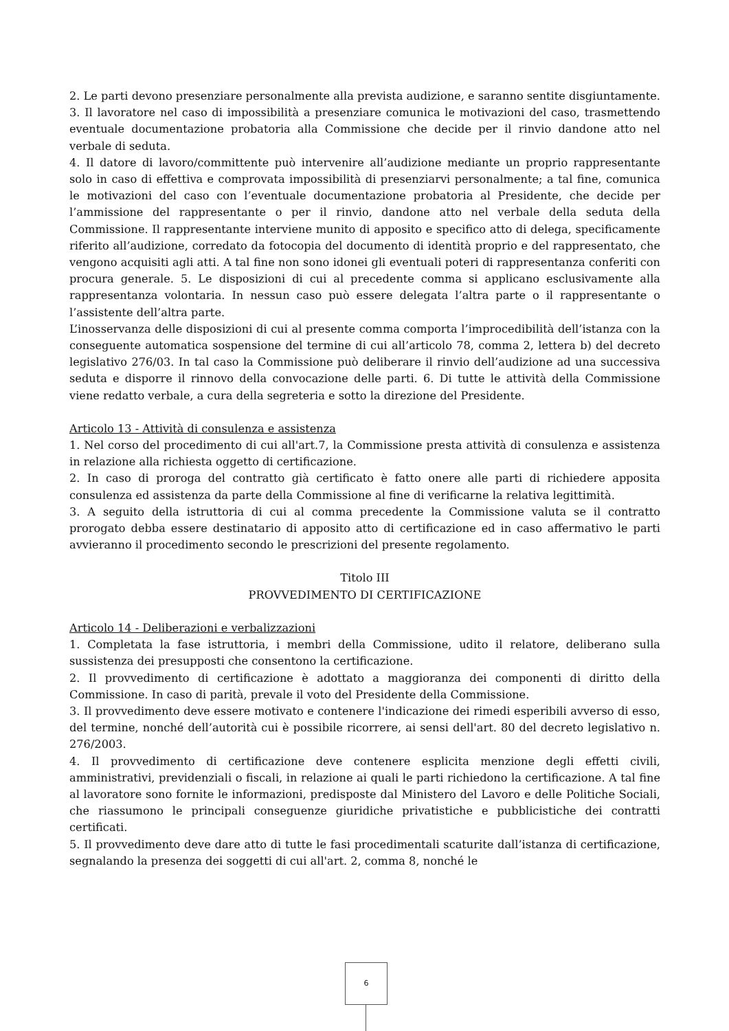2. Le parti devono presenziare personalmente alla prevista audizione, e saranno sentite disgiuntamente.
3. Il lavoratore nel caso di impossibilità a presenziare comunica le motivazioni del caso, trasmettendo eventuale documentazione probatoria alla Commissione che decide per il rinvio dandone atto nel verbale di seduta.
4. Il datore di lavoro/committente può intervenire all’audizione mediante un proprio rappresentante solo in caso di effettiva e comprovata impossibilità di presenziarvi personalmente; a tal fine, comunica le motivazioni del caso con l’eventuale documentazione probatoria al Presidente, che decide per l’ammissione del rappresentante o per il rinvio, dandone atto nel verbale della seduta della Commissione. Il rappresentante interviene munito di apposito e specifico atto di delega, specificamente riferito all’audizione, corredato da fotocopia del documento di identità proprio e del rappresentato, che vengono acquisiti agli atti. A tal fine non sono idonei gli eventuali poteri di rappresentanza conferiti con procura generale. 5. Le disposizioni di cui al precedente comma si applicano esclusivamente alla rappresentanza volontaria. In nessun caso può essere delegata l’altra parte o il rappresentante o l’assistente dell’altra parte.
L’inosservanza delle disposizioni di cui al presente comma comporta l’improcedibilità dell’istanza con la conseguente automatica sospensione del termine di cui all’articolo 78, comma 2, lettera b) del decreto legislativo 276/03. In tal caso la Commissione può deliberare il rinvio dell’audizione ad una successiva seduta e disporre il rinnovo della convocazione delle parti. 6. Di tutte le attività della Commissione viene redatto verbale, a cura della segreteria e sotto la direzione del Presidente.
Articolo 13 - Attività di consulenza e assistenza
1. Nel corso del procedimento di cui all'art.7, la Commissione presta attività di consulenza e assistenza in relazione alla richiesta oggetto di certificazione.
2. In caso di proroga del contratto già certificato è fatto onere alle parti di richiedere apposita consulenza ed assistenza da parte della Commissione al fine di verificarne la relativa legittimità.
3. A seguito della istruttoria di cui al comma precedente la Commissione valuta se il contratto prorogato debba essere destinatario di apposito atto di certificazione ed in caso affermativo le parti avvieranno il procedimento secondo le prescrizioni del presente regolamento.
Titolo III
PROVVEDIMENTO DI CERTIFICAZIONE
Articolo 14 - Deliberazioni e verbalizzazioni
1. Completata la fase istruttoria, i membri della Commissione, udito il relatore, deliberano sulla sussistenza dei presupposti che consentono la certificazione.
2. Il provvedimento di certificazione è adottato a maggioranza dei componenti di diritto della Commissione. In caso di parità, prevale il voto del Presidente della Commissione.
3. Il provvedimento deve essere motivato e contenere l'indicazione dei rimedi esperibili avverso di esso, del termine, nonché dell’autorità cui è possibile ricorrere, ai sensi dell'art. 80 del decreto legislativo n. 276/2003.
4. Il provvedimento di certificazione deve contenere esplicita menzione degli effetti civili, amministrativi, previdenziali o fiscali, in relazione ai quali le parti richiedono la certificazione. A tal fine al lavoratore sono fornite le informazioni, predisposte dal Ministero del Lavoro e delle Politiche Sociali, che riassumono le principali conseguenze giuridiche privatistiche e pubblicistiche dei contratti certificati.
5. Il provvedimento deve dare atto di tutte le fasi procedimentali scaturite dall’istanza di certificazione, segnalando la presenza dei soggetti di cui all'art. 2, comma 8, nonché le
6